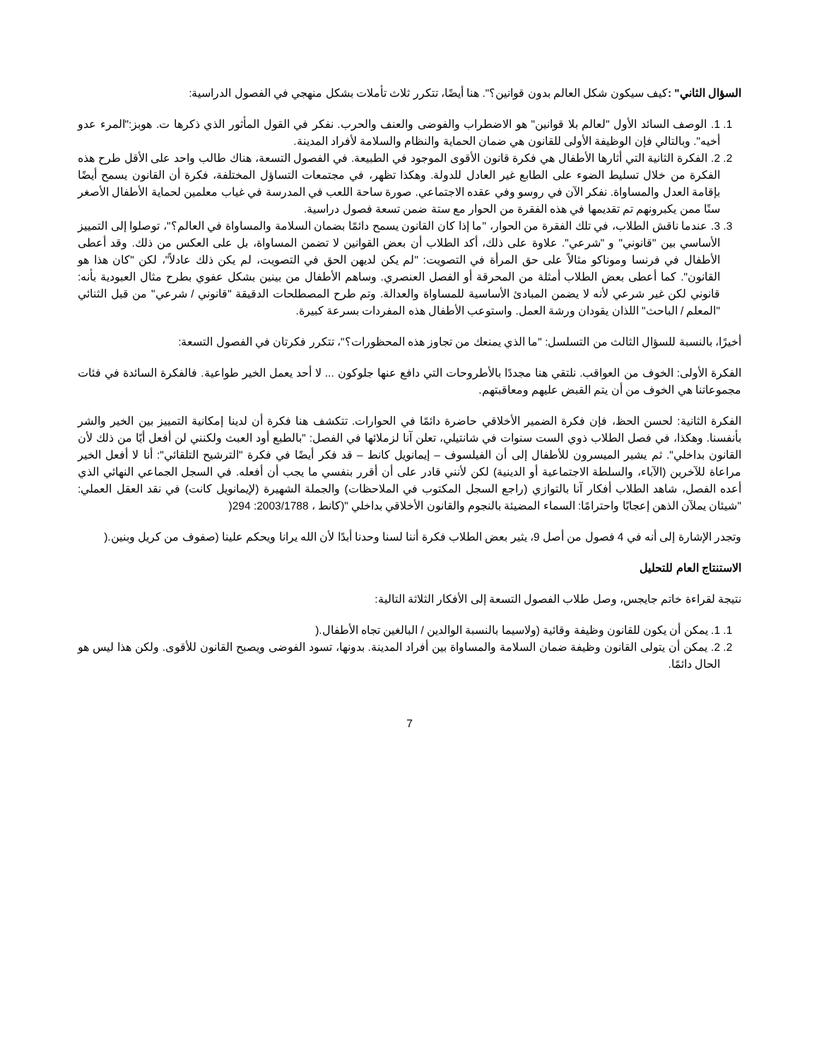السؤال الثاني" : كيف سيكون شكل العالم بدون قوانين؟". هنا أيضًا، تتكرر ثلاث تأملات بشكل منهجي في الفصول الدراسية:
1. 1. الوصف السائد الأول "لعالم بلا قوانين" هو الاضطراب والفوضى والعنف والحرب. نفكر في القول المأثور الذي ذكرها ت. هوبز:"المرء عدو أخيه". وبالتالي فإن الوظيفة الأولى للقانون هي ضمان الحماية والنظام والسلامة لأفراد المدينة.
2. 2. الفكرة الثانية التي أثارها الأطفال هي فكرة قانون الأقوى الموجود في الطبيعة. في الفصول التسعة، هناك طالب واحد على الأقل طرح هذه الفكرة من خلال تسليط الضوء على الطابع غير العادل للدولة. وهكذا تظهر، في مجتمعات التساؤل المختلفة، فكرة أن القانون يسمح أيضًا بإقامة العدل والمساواة. نفكر الآن في روسو وفي عقده الاجتماعي. صورة ساحة اللعب في المدرسة في غياب معلمين لحماية الأطفال الأصغر سنًا ممن يكبرونهم تم تقديمها في هذه الفقرة من الحوار مع ستة ضمن تسعة فصول دراسية.
3. 3. عندما ناقش الطلاب، في تلك الفقرة من الحوار، "ما إذا كان القانون يسمح دائمًا بضمان السلامة والمساواة في العالم؟"، توصلوا إلى التمييز الأساسي بين "قانوني" و "شرعي". علاوة على ذلك، أكد الطلاب أن بعض القوانين لا تضمن المساواة، بل على العكس من ذلك. وقد أعطى الأطفال في فرنسا وموناكو مثالاً على حق المرأة في التصويت: "لم يكن لديهن الحق في التصويت، لم يكن ذلك عادلاً"، لكن "كان هذا هو القانون". كما أعطى بعض الطلاب أمثلة من المحرقة أو الفصل العنصري. وساهم الأطفال من بينين بشكل عفوي بطرح مثال العبودية بأنه: قانوني لكن غير شرعي لأنه لا يضمن المبادئ الأساسية للمساواة والعدالة. وتم طرح المصطلحات الدقيقة "قانوني / شرعي" من قبل الثنائي "المعلم / الباحث" اللذان يقودان ورشة العمل. واستوعب الأطفال هذه المفردات بسرعة كبيرة.
أخيرًا، بالنسبة للسؤال الثالث من التسلسل: "ما الذي يمنعك من تجاوز هذه المحظورات؟"، تتكرر فكرتان في الفصول التسعة:
الفكرة الأولى: الخوف من العواقب. نلتقي هنا مجددًا بالأطروحات التي دافع عنها جلوكون ... لا أحد يعمل الخير طواعية. فالفكرة السائدة في فئات مجموعاتنا هي الخوف من أن يتم القبض عليهم ومعاقبتهم.
الفكرة الثانية: لحسن الحظ، فإن فكرة الضمير الأخلاقي حاضرة دائمًا في الحوارات. تتكشف هنا فكرة أن لدينا إمكانية التمييز بين الخير والشر بأنفسنا. وهكذا، في فصل الطلاب ذوي الست سنوات في شانتيلي، تعلن آنا لزملائها في الفصل: "بالطبع أود العبث ولكنني لن أفعل أيًا من ذلك لأن القانون بداخلي". ثم يشير الميسرون للأطفال إلى أن الفيلسوف – إيمانويل كانط – قد فكر أيضًا في فكرة "الترشيح التلقائي": أنا لا أفعل الخير مراعاة للآخرين (الآباء، والسلطة الاجتماعية أو الدينية) لكن لأنني قادر على أن أقرر بنفسي ما يجب أن أفعله. في السجل الجماعي النهائي الذي أعده الفصل، شاهد الطلاب أفكار آنا بالتوازي (راجع السجل المكتوب في الملاحظات) والجملة الشهيرة (لإيمانويل كانت) في نقد العقل العملي: "شيئان يملآن الذهن إعجابًا واحترامًا: السماء المضيئة بالنجوم والقانون الأخلاقي بداخلي "(كانط ، 2003/1788: 294(
وتجدر الإشارة إلى أنه في 4 فصول من أصل 9، يثير بعض الطلاب فكرة أننا لسنا وحدنا أبدًا لأن الله يرانا ويحكم علينا (صفوف من كريل وبنين.(
الاستنتاج العام للتحليل
نتيجة لقراءة خاتم جايجس، وصل طلاب الفصول التسعة إلى الأفكار الثلاثة التالية:
1. 1. يمكن أن يكون للقانون وظيفة وقائية (ولاسيما بالنسبة الوالدين / البالغين تجاه الأطفال.(
2. 2. يمكن أن يتولى القانون وظيفة ضمان السلامة والمساواة بين أفراد المدينة. بدونها، تسود الفوضى ويصبح القانون للأقوى. ولكن هذا ليس هو الحال دائمًا.
7